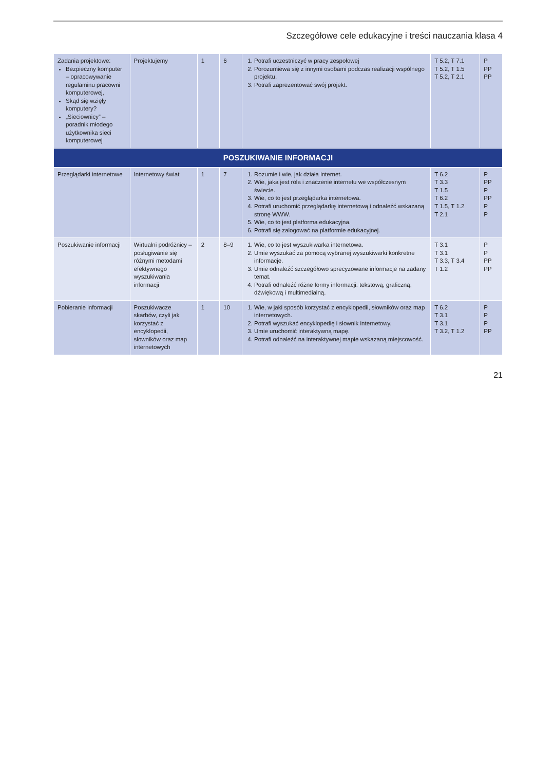Szczegółowe cele edukacyjne i treści nauczania klasa 4
| Zadania projektowe: Bezpieczny komputer – opracowywanie regulaminu pracowni komputerowej, Skąd się wzięły komputery? „Sieciownicy” – poradnik młodego użytkownika sieci komputerowej | Projektujemy | 1 | 6 | 1. Potrafi uczestniczyć w pracy zespołowej 2. Porozumiewa się z innymi osobami podczas realizacji wspólnego projektu. 3. Potrafi zaprezentować swój projekt. | T 5.2, T 7.1 T 5.2, T 1.5 T 5.2, T 2.1 | P PP PP |
| POSZUKIWANIE INFORMACJI | | | | | | |
| Przeglądarki internetowe | Internetowy świat | 1 | 7 | 1. Rozumie i wie, jak działa internet. 2. Wie, jaka jest rola i znaczenie internetu we współczesnym świecie. 3. Wie, co to jest przeglądarka internetowa. 4. Potrafi uruchomić przeglądarkę internetową i odnaleźć wskazaną stronę WWW. 5. Wie, co to jest platforma edukacyjna. 6. Potrafi się zalogować na platformie edukacyjnej. | T 6.2 T 3.3 T 1.5 T 6.2 T 1.5, T 1.2 T 2.1 | P PP P PP P P |
| Poszukiwanie informacji | Wirtualni podróżnicy – posługiwanie się różnymi metodami efektywnego wyszukiwania informacji | 2 | 8–9 | 1. Wie, co to jest wyszukiwarka internetowa. 2. Umie wyszukać za pomocą wybranej wyszukiwarki konkretne informacje. 3. Umie odnaleźć szczegółowo sprecyzowane informacje na zadany temat. 4. Potrafi odnaleźć różne formy informacji: tekstową, graficzną, dźwiękową i multimedialną. | T 3.1 T 3.1 T 3.3, T 3.4 T 1.2 | P P PP PP |
| Pobieranie informacji | Poszukiwacze skarbów, czyli jak korzystać z encyklopedii, słowników oraz map internetowych | 1 | 10 | 1. Wie, w jaki sposób korzystać z encyklopedii, słowników oraz map internetowych. 2. Potrafi wyszukać encyklopedię i słownik internetowy. 3. Umie uruchomić interaktywną mapę. 4. Potrafi odnaleźć na interaktywnej mapie wskazaną miejscowość. | T 6.2 T 3.1 T 3.1 T 3.2, T 1.2 | P P P PP |
21